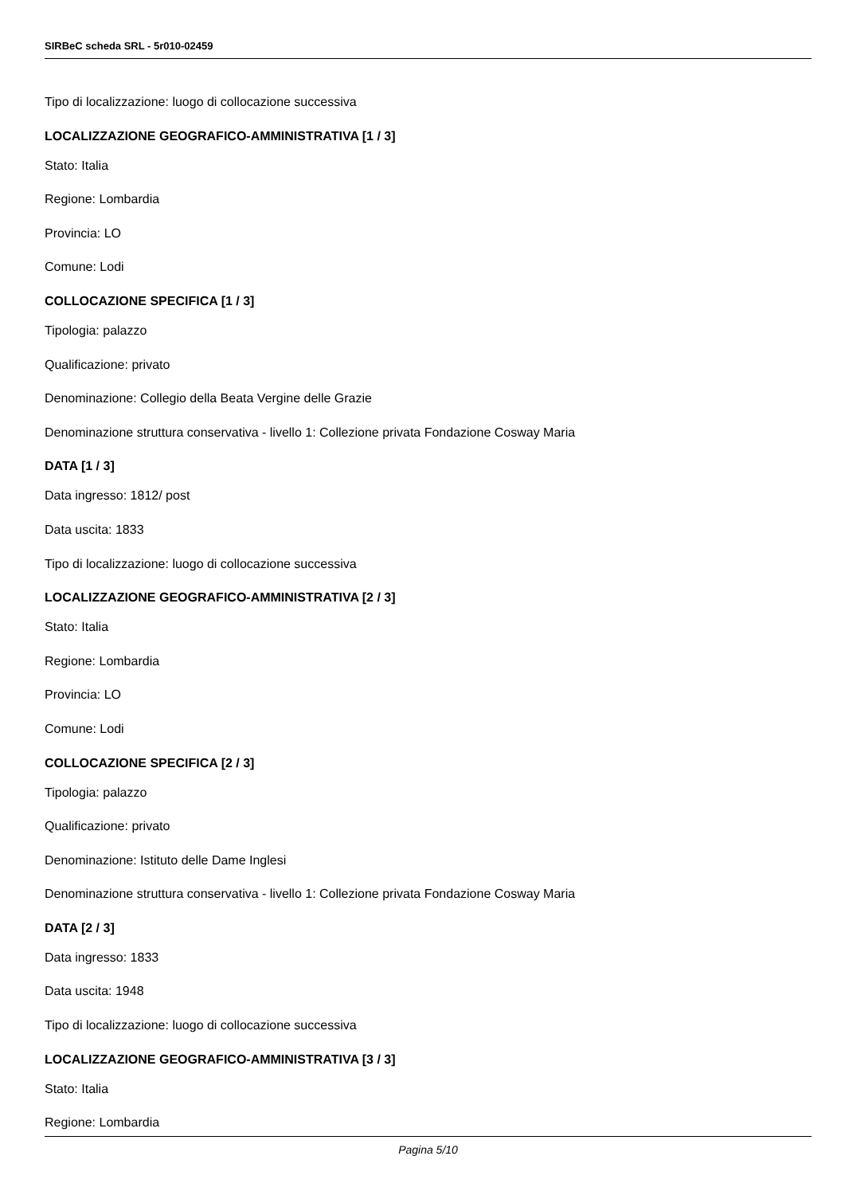SIRBeC scheda SRL - 5r010-02459
Tipo di localizzazione: luogo di collocazione successiva
LOCALIZZAZIONE GEOGRAFICO-AMMINISTRATIVA [1 / 3]
Stato: Italia
Regione: Lombardia
Provincia: LO
Comune: Lodi
COLLOCAZIONE SPECIFICA [1 / 3]
Tipologia: palazzo
Qualificazione: privato
Denominazione: Collegio della Beata Vergine delle Grazie
Denominazione struttura conservativa - livello 1: Collezione privata Fondazione Cosway Maria
DATA [1 / 3]
Data ingresso: 1812/ post
Data uscita: 1833
Tipo di localizzazione: luogo di collocazione successiva
LOCALIZZAZIONE GEOGRAFICO-AMMINISTRATIVA [2 / 3]
Stato: Italia
Regione: Lombardia
Provincia: LO
Comune: Lodi
COLLOCAZIONE SPECIFICA [2 / 3]
Tipologia: palazzo
Qualificazione: privato
Denominazione: Istituto delle Dame Inglesi
Denominazione struttura conservativa - livello 1: Collezione privata Fondazione Cosway Maria
DATA [2 / 3]
Data ingresso: 1833
Data uscita: 1948
Tipo di localizzazione: luogo di collocazione successiva
LOCALIZZAZIONE GEOGRAFICO-AMMINISTRATIVA [3 / 3]
Stato: Italia
Regione: Lombardia
Pagina 5/10